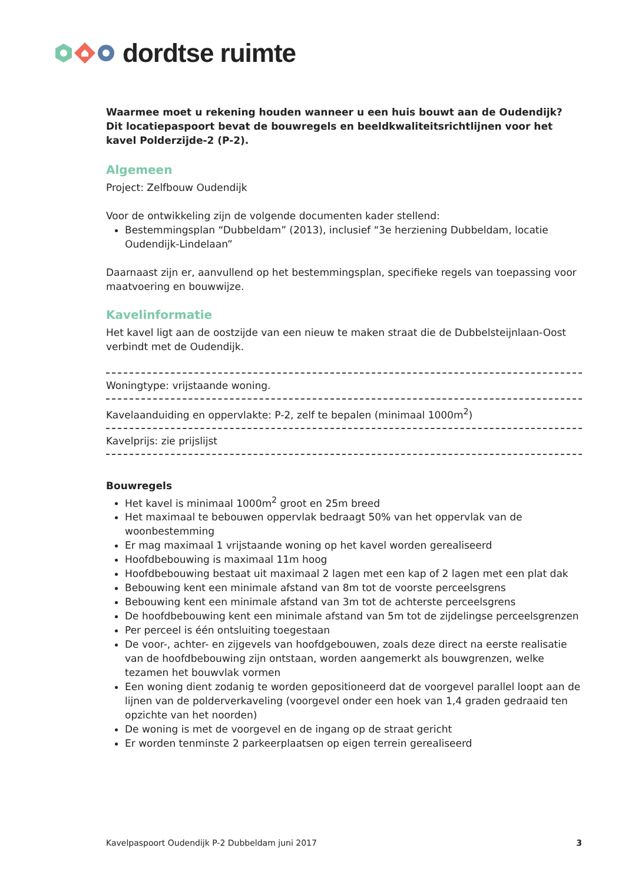dordtse ruimte
Waarmee moet u rekening houden wanneer u een huis bouwt aan de Oudendijk? Dit locatiepaspoort bevat de bouwregels en beeldkwaliteitsrichtlijnen voor het kavel Polderzijde-2 (P-2).
Algemeen
Project: Zelfbouw Oudendijk
Voor de ontwikkeling zijn de volgende documenten kader stellend:
Bestemmingsplan “Dubbeldam” (2013), inclusief “3e herziening Dubbeldam, locatie Oudendijk-Lindelaan”
Daarnaast zijn er, aanvullend op het bestemmingsplan, specifieke regels van toepassing voor maatvoering en bouwwijze.
Kavelinformatie
Het kavel ligt aan de oostzijde van een nieuw te maken straat die de Dubbelsteijnlaan-Oost verbindt met de Oudendijk.
Woningtype: vrijstaande woning.
Kavelaanduiding en oppervlakte: P-2, zelf te bepalen (minimaal 1000m<sup>2</sup>)
Kavelprijs: zie prijslijst
Bouwregels
Het kavel is minimaal 1000m<sup>2</sup> groot en 25m breed
Het maximaal te bebouwen oppervlak bedraagt 50% van het oppervlak van de woonbestemming
Er mag maximaal 1 vrijstaande woning op het kavel worden gerealiseerd
Hoofdbebouwing is maximaal 11m hoog
Hoofdbebouwing bestaat uit maximaal 2 lagen met een kap of 2 lagen met een plat dak
Bebouwing kent een minimale afstand van 8m tot de voorste perceelsgrens
Bebouwing kent een minimale afstand van 3m tot de achterste perceelsgrens
De hoofdbebouwing kent een minimale afstand van 5m tot de zijdelingse perceelsgrenzen
Per perceel is één ontsluiting toegestaan
De voor-, achter- en zijgevels van hoofdgebouwen, zoals deze direct na eerste realisatie van de hoofdbebouwing zijn ontstaan, worden aangemerkt als bouwgrenzen, welke tezamen het bouwvlak vormen
Een woning dient zodanig te worden gepositioneerd dat de voorgevel parallel loopt aan de lijnen van de polderverkaveling (voorgevel onder een hoek van 1,4 graden gedraaid ten opzichte van het noorden)
De woning is met de voorgevel en de ingang op de straat gericht
Er worden tenminste 2 parkeerplaatsen op eigen terrein gerealiseerd
Kavelpaspoort Oudendijk P-2 Dubbeldam juni 2017 3